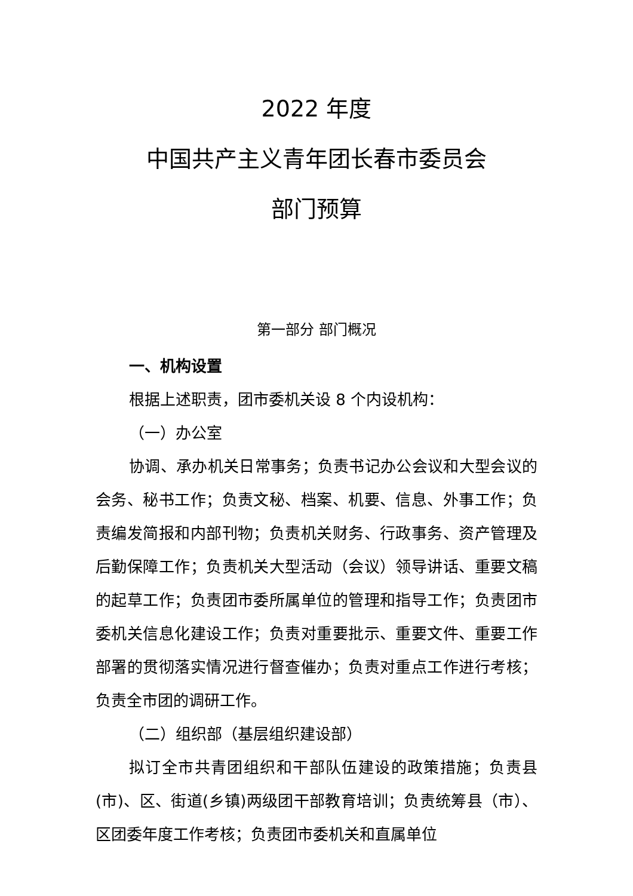2022 年度
中国共产主义青年团长春市委员会
部门预算
第一部分 部门概况
一、机构设置
根据上述职责，团市委机关设 8 个内设机构：
（一）办公室
协调、承办机关日常事务；负责书记办公会议和大型会议的会务、秘书工作；负责文秘、档案、机要、信息、外事工作；负责编发简报和内部刊物；负责机关财务、行政事务、资产管理及后勤保障工作；负责机关大型活动（会议）领导讲话、重要文稿的起草工作；负责团市委所属单位的管理和指导工作；负责团市委机关信息化建设工作；负责对重要批示、重要文件、重要工作部署的贯彻落实情况进行督查催办；负责对重点工作进行考核；负责全市团的调研工作。
（二）组织部（基层组织建设部）
拟订全市共青团组织和干部队伍建设的政策措施；负责县(市)、区、街道(乡镇)两级团干部教育培训；负责统筹县（市）、区团委年度工作考核；负责团市委机关和直属单位